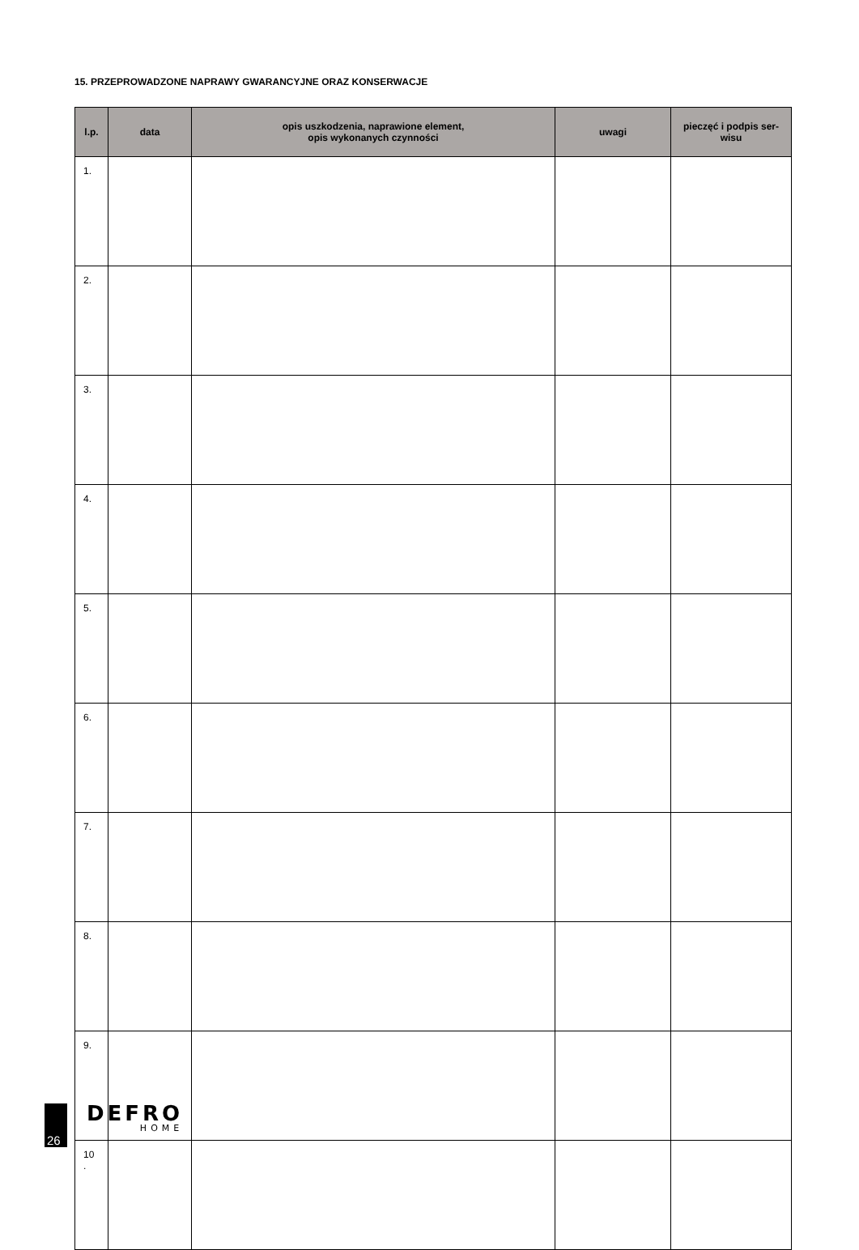15. PRZEPROWADZONE NAPRAWY GWARANCYJNE ORAZ KONSERWACJE
| l.p. | data | opis uszkodzenia, naprawione element, opis wykonanych czynności | uwagi | pieczęć i podpis ser- wisu |
| --- | --- | --- | --- | --- |
| 1. | | | | |
| 2. | | | | |
| 3. | | | | |
| 4. | | | | |
| 5. | | | | |
| 6. | | | | |
| 7. | | | | |
| 8. | | | | |
| 9. | | | | |
| 10 . | | | | |
26
DEFRO
HOME